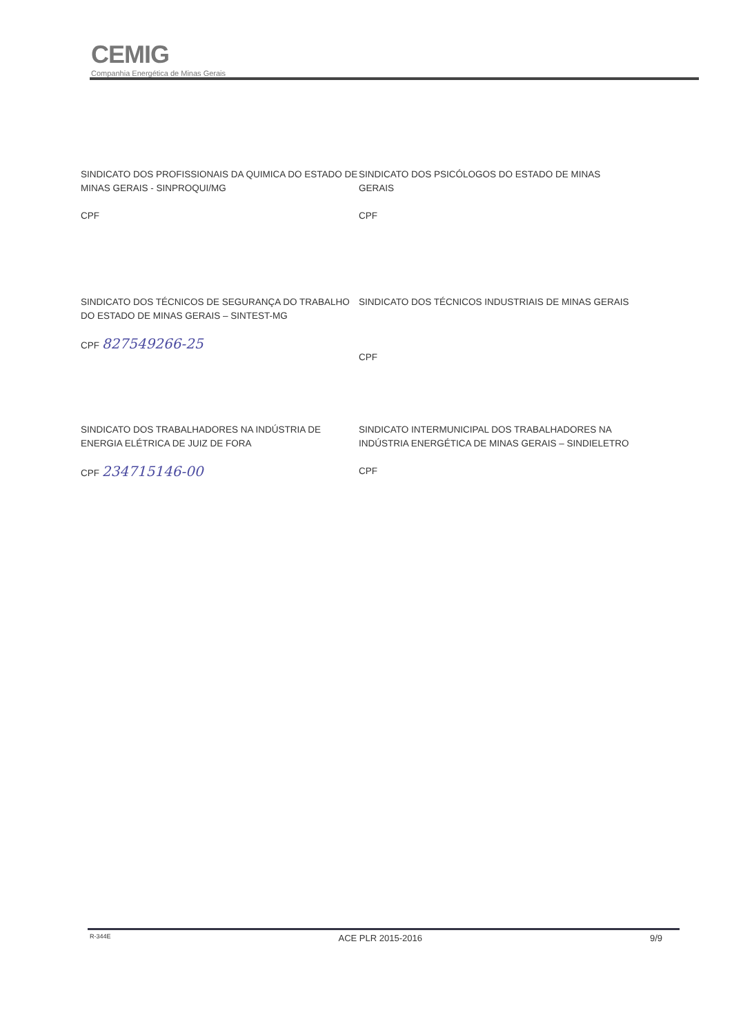CEMIG
Companhia Energética de Minas Gerais
SINDICATO DOS PROFISSIONAIS DA QUIMICA DO ESTADO DE MINAS GERAIS - SINPROQUI/MG
CPF
SINDICATO DOS PSICÓLOGOS DO ESTADO DE MINAS GERAIS
CPF
SINDICATO DOS TÉCNICOS DE SEGURANÇA DO TRABALHO DO ESTADO DE MINAS GERAIS – SINTEST-MG
CPF 827549266-25
SINDICATO DOS TÉCNICOS INDUSTRIAIS DE MINAS GERAIS
CPF
SINDICATO DOS TRABALHADORES NA INDÚSTRIA DE ENERGIA ELÉTRICA DE JUIZ DE FORA
CPF 234715146-00
SINDICATO INTERMUNICIPAL DOS TRABALHADORES NA INDÚSTRIA ENERGÉTICA DE MINAS GERAIS – SINDIELETRO
CPF
R-344E ACE PLR 2015-2016 9/9